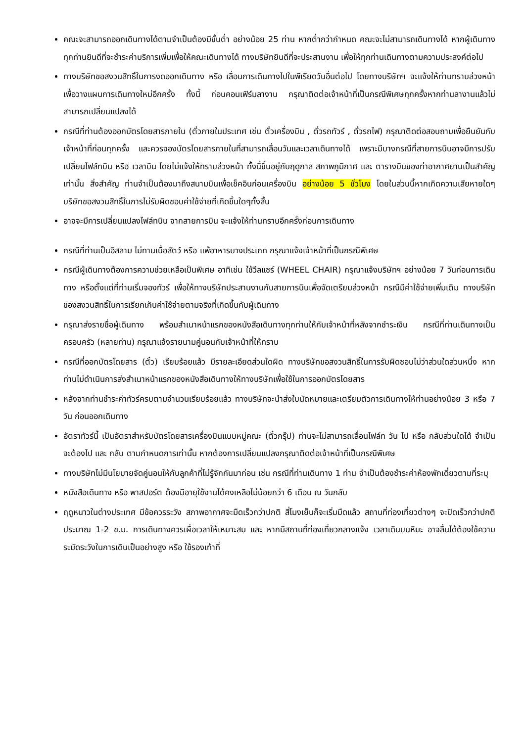คณะจะสามารถออกเดินทางได้ตามจำเป็นต้องมีขั้นต่ำ อย่างน้อย 25 ท่าน หากต่ำกว่ากำหนด คณะจะไม่สามารถเดินทางได้ หากผู้เดินทางทุกท่านยินดีที่จะชำระค่าบริการเพิ่มเพื่อให้คณะเดินทางได้ ทางบริษัทยินดีที่จะประสานงาน เพื่อให้ทุกท่านเดินทางตามความประสงค์ต่อไป
ทางบริษัทขอสงวนสิทธิ์ในการงดออกเดินทาง หรือ เลื่อนการเดินทางไปในพีเรียดวันอื่นต่อไป โดยทางบริษัทฯ จะแจ้งให้ท่านทราบล่วงหน้าเพื่อวางแผนการเดินทางใหม่อีกครั้ง ทั้งนี้ ก่อนคอนเฟิร์มลางาน กรุณาติดต่อเจ้าหน้าที่เป็นกรณีพิเศษทุกครั้งหากท่านลางานแล้วไม่สามารถเปลี่ยนแปลงได้
กรณีที่ท่านต้องออกบัตรโดยสารภายใน (ตั๋วภายในประเทศ เช่น ตั๋วเครื่องบิน , ตั๋วรถทัวร์ , ตั๋วรถไฟ) กรุณาติดต่อสอบถามเพื่อยืนยันกับเจ้าหน้าที่ก่อนทุกครั้ง และควรจองบัตรโดยสารภายในที่สามารถเลื่อนวันและเวลาเดินทางได้ เพราะมีบางกรณีที่สายการบินอาจมีการปรับเปลี่ยนไฟล์ทบิน หรือ เวลาบิน โดยไม่แจ้งให้ทราบล่วงหน้า ทั้งนี้ขึ้นอยู่กับฤดูกาล สภาพภูมิกาศ และ ตารางบินของท่าอากาศยานเป็นสำคัญเท่านั้น สิ่งสำคัญ ท่านจำเป็นต้องมาถึงสนามบินเพื่อเช็คอินก่อนเครื่องบิน อย่างน้อย 5 ชั่วโมง โดยในส่วนนี้หากเกิดความเสียหายใดๆ บริษัทขอสงวนสิทธิ์ในการไม่รับผิดชอบค่าใช้จ่ายที่เกิดขึ้นใดๆทั้งสิ้น
อาจจะมีการเปลี่ยนแปลงไฟล์ทบิน จากสายการบิน จะแจ้งให้ท่านทราบอีกครั้งก่อนการเดินทาง
กรณีที่ท่านเป็นอิสลาม ไม่ทานเนื้อสัตว์ หรือ แพ้อาหารบางประเภท กรุณาแจ้งเจ้าหน้าที่เป็นกรณีพิเศษ
กรณีผู้เดินทางต้องการความช่วยเหลือเป็นพิเศษ อาทิเช่น ใช้วีลแชร์ (WHEEL CHAIR) กรุณาแจ้งบริษัทฯ อย่างน้อย 7 วันก่อนการเดินทาง หรือตั้งแต่ที่ท่านเริ่มจองทัวร์ เพื่อให้ทางบริษัทประสานงานกับสายการบินเพื่อจัดเตรียมล่วงหน้า กรณีมีค่าใช้จ่ายเพิ่มเติม ทางบริษัทของสงวนสิทธิ์ในการเรียกเก็บค่าใช้จ่ายตามจริงที่เกิดขึ้นกับผู้เดินทาง
กรุณาส่งรายชื่อผู้เดินทาง พร้อมสำเนาหน้าแรกของหนังสือเดินทางทุกท่านให้กับเจ้าหน้าที่หลังจากชำระเงิน กรณีที่ท่านเดินทางเป็นครอบครัว (หลายท่าน) กรุณาแจ้งรายนามคู่นอนกับเจ้าหน้าที่ให้ทราบ
กรณีที่ออกบัตรโดยสาร (ตั๋ว) เรียบร้อยแล้ว มีรายละเอียดส่วนใดผิด ทางบริษัทขอสงวนสิทธิ์ในการรับผิดชอบไม่ว่าส่วนใดส่วนหนึ่ง หากท่านไม่ดำเนินการส่งสำเนาหน้าแรกของหนังสือเดินทางให้ทางบริษัทเพื่อใช้ในการออกบัตรโดยสาร
หลังจากท่านชำระค่าทัวร์ครบตามจำนวนเรียบร้อยแล้ว ทางบริษัทจะนำส่งใบนัดหมายและเตรียมตัวการเดินทางให้ท่านอย่างน้อย 3 หรือ 7 วัน ก่อนออกเดินทาง
อัตราทัวร์นี้ เป็นอัตราสำหรับบัตรโดยสารเครื่องบินแบบหมู่คณะ (ตั๋วกรุ๊ป) ท่านจะไม่สามารถเลื่อนไฟล์ท วัน ไป หรือ กลับส่วนใดได้ จำเป็นจะต้องไป และ กลับ ตามกำหนดการเท่านั้น หากต้องการเปลี่ยนแปลงกรุณาติดต่อเจ้าหน้าที่เป็นกรณีพิเศษ
ทางบริษัทไม่มีนโยบายจัดคู่นอนให้กับลูกค้าที่ไม่รู้จักกันมาก่อน เช่น กรณีที่ท่านเดินทาง 1 ท่าน จำเป็นต้องชำระค่าห้องพักเดี่ยวตามที่ระบุ
หนังสือเดินทาง หรือ พาสปอร์ต ต้องมีอายุใช้งานได้คงเหลือไม่น้อยกว่า 6 เดือน ณ วันกลับ
ฤดูหนาวในต่างประเทศ มีข้อควรระวัง สภาพอากาศจะมืดเร็วกว่าปกติ สี่โมงเย็นก็จะเริ่มมืดแล้ว สถานที่ท่องเที่ยวต่างๆ จะปิดเร็วกว่าปกติ ประมาณ 1-2 ช.ม. การเดินทางควรเผื่อเวลาให้เหมาะสม และ หากมีสถานที่ท่องเที่ยวกลางแจ้ง เวลาเดินบนหิมะ อาจลื่นได้ต้องใช้ความระมัดระวังในการเดินเป็นอย่างสูง หรือ ใช้รองเท้าที่